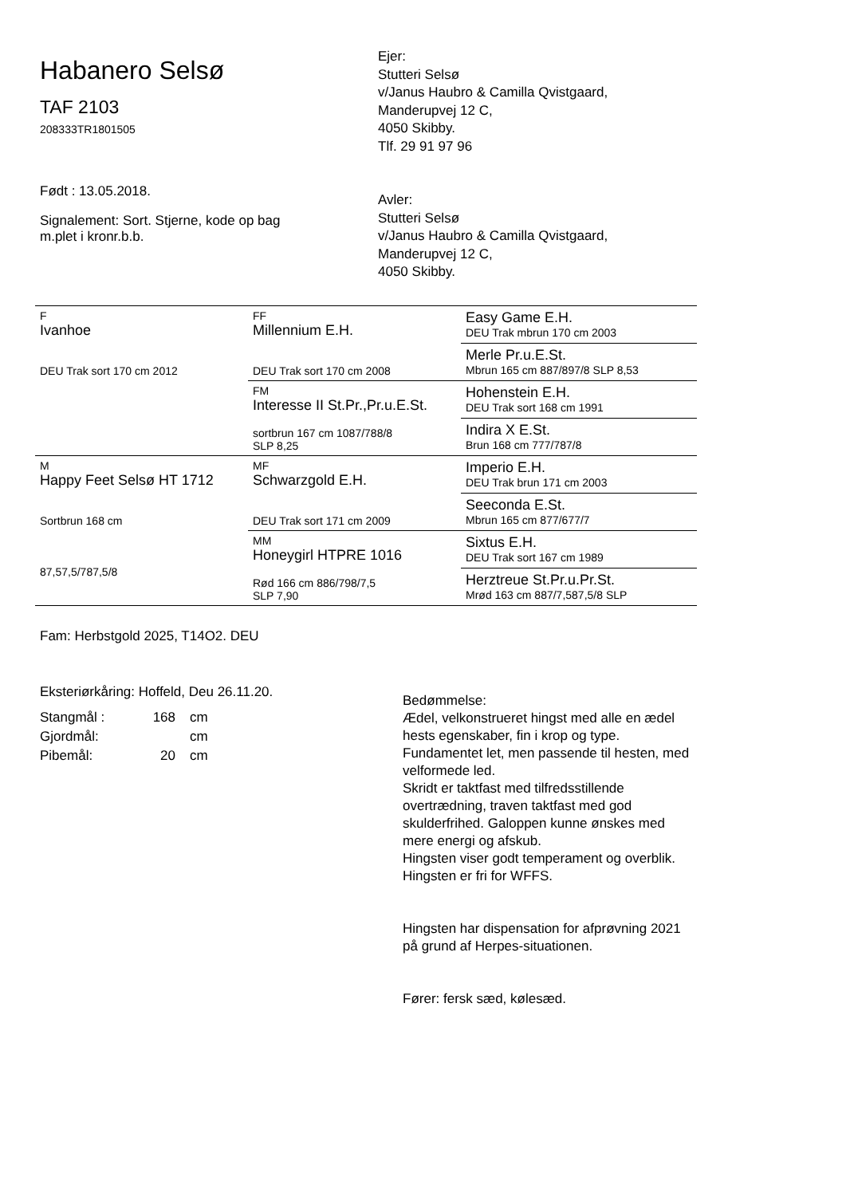Habanero Selsø
TAF 2103
208333TR1801505
Født : 13.05.2018.
Signalement: Sort. Stjerne, kode op bag
m.plet i kronr.b.b.
Ejer:
Stutteri Selsø
v/Janus Haubro & Camilla Qvistgaard,
Manderupvej 12 C,
4050 Skibby.
Tlf. 29 91 97 96
Avler:
Stutteri Selsø
v/Janus Haubro & Camilla Qvistgaard,
Manderupvej 12 C,
4050 Skibby.
| F Ivanhoe DEU Trak sort 170 cm 2012 | FF Millennium E.H. DEU Trak sort 170 cm 2008 | Easy Game E.H. DEU Trak mbrun 170 cm 2003 |
| | | Merle Pr.u.E.St. Mbrun 165 cm 887/897/8 SLP 8,53 |
| | FM Interesse II St.Pr.,Pr.u.E.St. sortbrun 167 cm 1087/788/8 SLP 8,25 | Hohenstein E.H. DEU Trak sort 168 cm 1991 |
| | | Indira X E.St. Brun 168 cm 777/787/8 |
| M Happy Feet Selsø HT 1712 Sortbrun 168 cm 87,57,5/787,5/8 | MF Schwarzgold E.H. DEU Trak sort 171 cm 2009 | Imperio E.H. DEU Trak brun 171 cm 2003 |
| | | Seeconda E.St. Mbrun 165 cm 877/677/7 |
| | MM Honeygirl HTPRE 1016 Rød 166 cm 886/798/7,5 SLP 7,90 | Sixtus E.H. DEU Trak sort 167 cm 1989 |
| | | Herztreue St.Pr.u.Pr.St. Mrød 163 cm 887/7,587,5/8 SLP |
Fam: Herbstgold 2025, T14O2. DEU
Eksteriørkåring: Hoffeld, Deu 26.11.20.
| Stangmål : | 168 | cm |
| Gjordmål: | | cm |
| Pibemål: | 20 | cm |
Bedømmelse:
Ædel, velkonstrueret hingst med alle en ædel
hests egenskaber, fin i krop og type.
Fundamentet let, men passende til hesten, med
velformede led.
Skridt er taktfast med tilfredsstillende
overtrædning, traven taktfast med god
skulderfrihed. Galoppen kunne ønskes med
mere energi og afskub.
Hingsten viser godt temperament og overblik.
Hingsten er fri for WFFS.
Hingsten har dispensation for afprøvning 2021
på grund af Herpes-situationen.
Fører: fersk sæd, kølesæd.